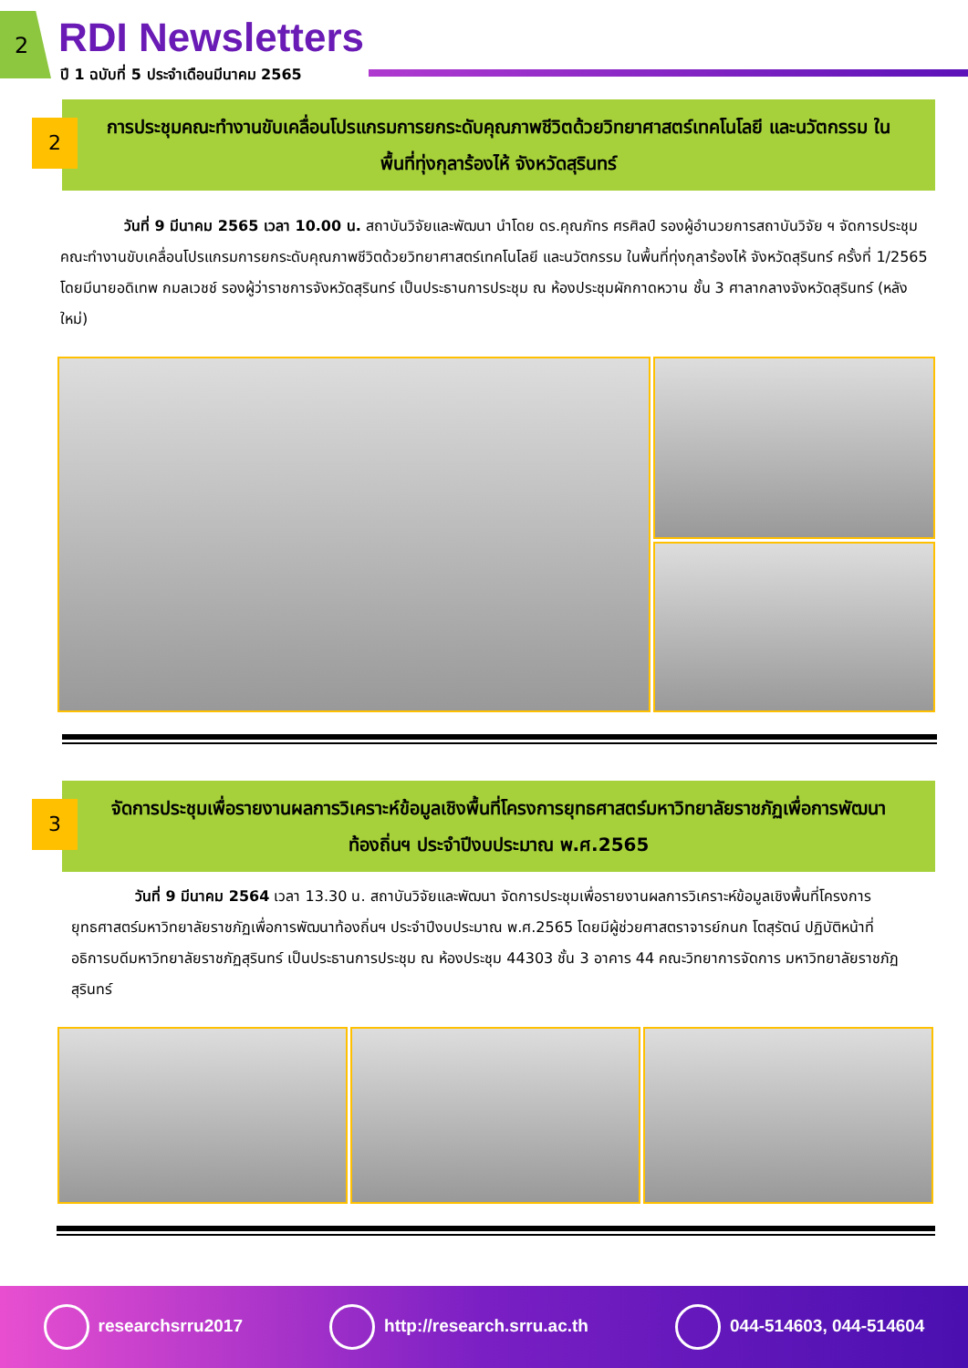2 RDI Newsletters
ปี 1 ฉบับที่ 5 ประจำเดือนมีนาคม 2565
2
การประชุมคณะทำงานขับเคลื่อนโปรแกรมการยกระดับคุณภาพชีวิตด้วยวิทยาศาสตร์เทคโนโลยี และนวัตกรรม ในพื้นที่ทุ่งกุลาร้องไห้ จังหวัดสุรินทร์
วันที่ 9 มีนาคม 2565 เวลา 10.00 น. สถาบันวิจัยและพัฒนา นำโดย ดร.คุณภัทร ศรศิลป์ รองผู้อำนวยการสถาบันวิจัย ฯ จัดการประชุมคณะทำงานขับเคลื่อนโปรแกรมการยกระดับคุณภาพชีวิตด้วยวิทยาศาสตร์เทคโนโลยี และนวัตกรรม ในพื้นที่ทุ่งกุลาร้องไห้ จังหวัดสุรินทร์ ครั้งที่ 1/2565 โดยมีนายอดิเทพ กมลเวชช์ รองผู้ว่าราชการจังหวัดสุรินทร์ เป็นประธานการประชุม ณ ห้องประชุมผักกาดหวาน ชั้น 3 ศาลากลางจังหวัดสุรินทร์ (หลังใหม่)
3
จัดการประชุมเพื่อรายงานผลการวิเคราะห์ข้อมูลเชิงพื้นที่โครงการยุทธศาสตร์มหาวิทยาลัยราชภัฏเพื่อการพัฒนาท้องถิ่นฯ ประจำปีงบประมาณ พ.ศ.2565
วันที่ 9 มีนาคม 2564 เวลา 13.30 น. สถาบันวิจัยและพัฒนา จัดการประชุมเพื่อรายงานผลการวิเคราะห์ข้อมูลเชิงพื้นที่โครงการยุทธศาสตร์มหาวิทยาลัยราชภัฏเพื่อการพัฒนาท้องถิ่นฯ ประจำปีงบประมาณ พ.ศ.2565 โดยมีผู้ช่วยศาสตราจารย์กนก โตสุรัตน์ ปฏิบัติหน้าที่อธิการบดีมหาวิทยาลัยราชภัฏสุรินทร์ เป็นประธานการประชุม ณ ห้องประชุม 44303 ชั้น 3 อาคาร 44 คณะวิทยาการจัดการ มหาวิทยาลัยราชภัฏสุรินทร์
researchsrru2017 http://research.srru.ac.th 044-514603, 044-514604